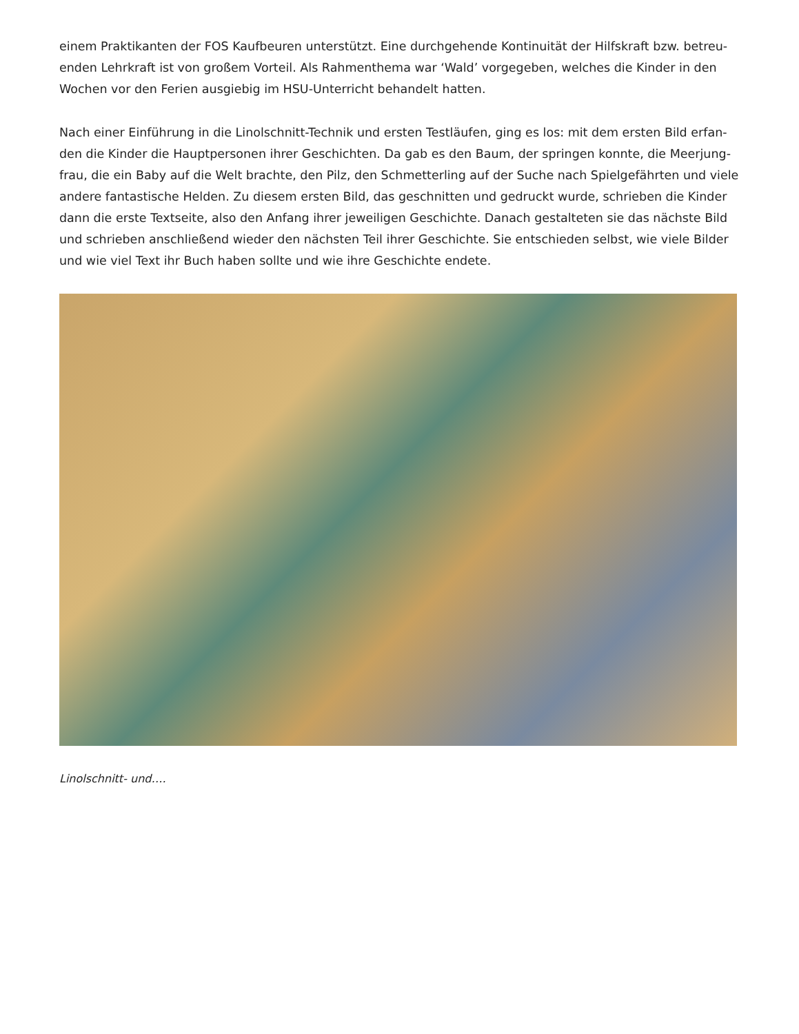einem Praktikanten der FOS Kaufbeuren unterstützt. Eine durchgehende Kontinuität der Hilfskraft bzw. betreu­enden Lehrkraft ist von großem Vorteil. Als Rahmenthema war ‘Wald’ vorgegeben, welches die Kinder in den Wochen vor den Ferien ausgiebig im HSU-Unterricht behandelt hatten.
Nach einer Einführung in die Linolschnitt-Technik und ersten Testläufen, ging es los: mit dem ersten Bild erfan­den die Kinder die Hauptpersonen ihrer Geschichten. Da gab es den Baum, der springen konnte, die Meerjung­frau, die ein Baby auf die Welt brachte, den Pilz, den Schmetterling auf der Suche nach Spielgefährten und viele andere fantastische Helden. Zu diesem ersten Bild, das geschnitten und gedruckt wurde, schrieben die Kinder dann die erste Textseite, also den Anfang ihrer jeweiligen Geschichte. Danach gestalteten sie das nächste Bild und schrieben anschließend wieder den nächsten Teil ihrer Geschichte. Sie entschieden selbst, wie viele Bilder und wie viel Text ihr Buch haben sollte und wie ihre Geschichte endete.
Linolschnitt- und….